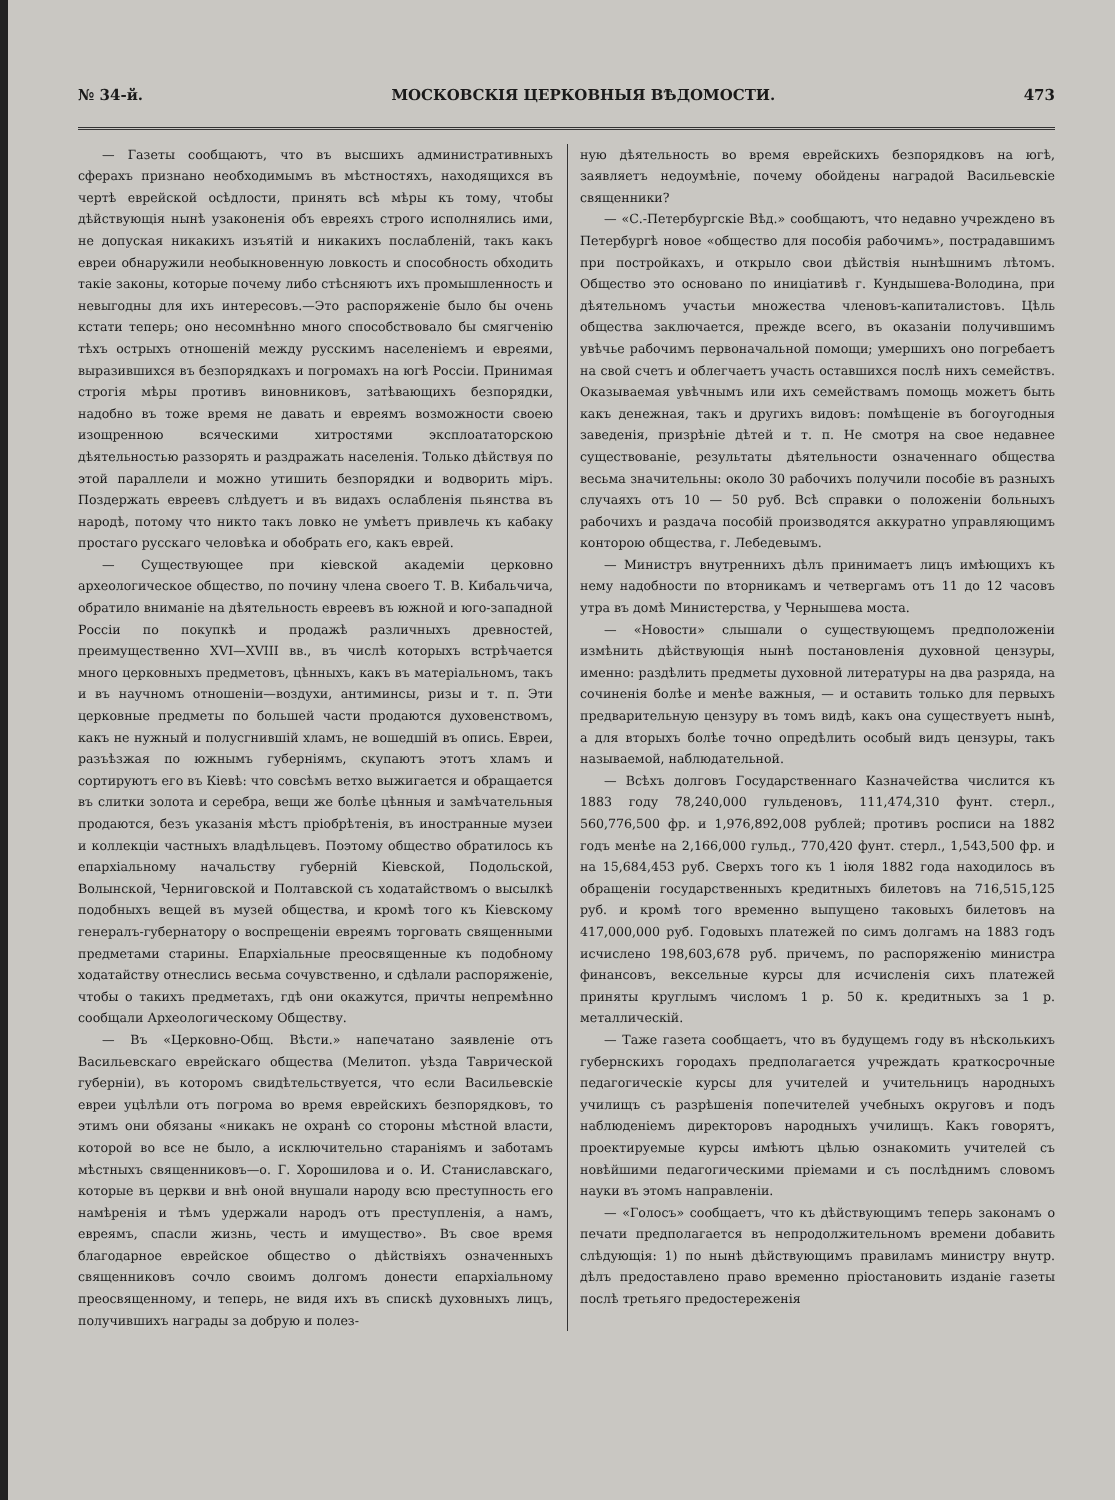№ 34-й. МОСКОВСКІЯ ЦЕРКОВНЫЯ ВѢДОМОСТИ. 473
— Газеты сообщаютъ, что въ высшихъ административныхъ сферахъ признано необходимымъ въ мѣстностяхъ, находящихся въ чертѣ еврейской осѣдлости, принять всѣ мѣры къ тому, чтобы дѣйствующія нынѣ узаконенія объ евреяхъ строго исполнялись ими, не допуская никакихъ изъятій и никакихъ послабленій, такъ какъ евреи обнаружили необыкновенную ловкость и способность обходить такіе законы, которые почему либо стѣсняютъ ихъ промышленность и невыгодны для ихъ интересовъ.—Это распоряженіе было бы очень кстати теперь; оно несомнѣнно много способствовало бы смягченію тѣхъ острыхъ отношеній между русскимъ населеніемъ и евреями, выразившихся въ безпорядкахъ и погромахъ на югѣ Россіи. Принимая строгія мѣры противъ виновниковъ, затѣвающихъ безпорядки, надобно въ тоже время не давать и евреямъ возможности своею изощренною всяческими хитростями эксплоататорскою дѣятельностью раззорять и раздражать населенія. Только дѣйствуя по этой параллели и можно утишить безпорядки и водворить міръ. Поздержать евреевъ слѣдуетъ и въ видахъ ослабленія пьянства въ народѣ, потому что никто такъ ловко не умѣетъ привлечь къ кабаку простаго русскаго человѣка и обобрать его, какъ еврей.
— Существующее при кіевской академіи церковно археологическое общество, по почину члена своего Т. В. Кибальчича, обратило вниманіе на дѣятельность евреевъ въ южной и юго-западной Россіи по покупкѣ и продажѣ различныхъ древностей, преимущественно XVI—XVIII вв., въ числѣ которыхъ встрѣчается много церковныхъ предметовъ, цѣнныхъ, какъ въ матеріальномъ, такъ и въ научномъ отношеніи—воздухи, антиминсы, ризы и т. п. Эти церковные предметы по большей части продаются духовенствомъ, какъ не нужный и полусгнившій хламъ, не вошедшій въ опись. Евреи, разъѣзжая по южнымъ губерніямъ, скупаютъ этотъ хламъ и сортируютъ его въ Кіевѣ: что совсѣмъ ветхо выжигается и обращается въ слитки золота и серебра, вещи же болѣе цѣнныя и замѣчательныя продаются, безъ указанія мѣстъ пріобрѣтенія, въ иностранные музеи и коллекціи частныхъ владѣльцевъ. Поэтому общество обратилось къ епархіальному начальству губерній Кіевской, Подольской, Волынской, Черниговской и Полтавской съ ходатайствомъ о высылкѣ подобныхъ вещей въ музей общества, и кромѣ того къ Кіевскому генералъ-губернатору о воспрещеніи евреямъ торговать священными предметами старины. Епархіальные преосвященные къ подобному ходатайству отнеслись весьма сочувственно, и сдѣлали распоряженіе, чтобы о такихъ предметахъ, гдѣ они окажутся, причты непремѣнно сообщали Археологическому Обществу.
— Въ «Церковно-Общ. Вѣсти.» напечатано заявленіе отъ Васильевскаго еврейскаго общества (Мелитоп. уѣзда Таврической губерніи), въ которомъ свидѣтельствуется, что если Васильевскіе евреи уцѣлѣли отъ погрома во время еврейскихъ безпорядковъ, то этимъ они обязаны «никакъ не охранѣ со стороны мѣстной власти, которой во все не было, а исключительно стараніямъ и заботамъ мѣстныхъ священниковъ—о. Г. Хорошилова и о. И. Станиславскаго, которые въ церкви и внѣ оной внушали народу всю преступность его намѣренія и тѣмъ удержали народъ отъ преступленія, а намъ, евреямъ, спасли жизнь, честь и имущество». Въ свое время благодарное еврейское общество о дѣйствіяхъ означенныхъ священниковъ сочло своимъ долгомъ донести епархіальному преосвященному, и теперь, не видя ихъ въ спискѣ духовныхъ лицъ, получившихъ награды за добрую и полез-
ную дѣятельность во время еврейскихъ безпорядковъ на югѣ, заявляетъ недоумѣніе, почему обойдены наградой Васильевскіе священники?
— «С.-Петербургскіе Вѣд.» сообщаютъ, что недавно учреждено въ Петербургѣ новое «общество для пособія рабочимъ», пострадавшимъ при постройкахъ, и открыло свои дѣйствія нынѣшнимъ лѣтомъ. Общество это основано по иниціативѣ г. Кундышева-Володина, при дѣятельномъ участьи множества членовъ-капиталистовъ. Цѣль общества заключается, прежде всего, въ оказаніи получившимъ увѣчье рабочимъ первоначальной помощи; умершихъ оно погребаетъ на свой счетъ и облегчаетъ участь оставшихся послѣ нихъ семействъ. Оказываемая увѣчнымъ или ихъ семействамъ помощь можетъ быть какъ денежная, такъ и другихъ видовъ: помѣщеніе въ богоугодныя заведенія, призрѣніе дѣтей и т. п. Не смотря на свое недавнее существованіе, результаты дѣятельности означеннаго общества весьма значительны: около 30 рабочихъ получили пособіе въ разныхъ случаяхъ отъ 10 — 50 руб. Всѣ справки о положеніи больныхъ рабочихъ и раздача пособій производятся аккуратно управляющимъ конторою общества, г. Лебедевымъ.
— Министръ внутреннихъ дѣлъ принимаетъ лицъ имѣющихъ къ нему надобности по вторникамъ и четвергамъ отъ 11 до 12 часовъ утра въ домѣ Министерства, у Чернышева моста.
— «Новости» слышали о существующемъ предположеніи измѣнить дѣйствующія нынѣ постановленія духовной цензуры, именно: раздѣлить предметы духовной литературы на два разряда, на сочиненія болѣе и менѣе важныя, — и оставить только для первыхъ предварительную цензуру въ томъ видѣ, какъ она существуетъ нынѣ, а для вторыхъ болѣе точно опредѣлить особый видъ цензуры, такъ называемой, наблюдательной.
— Всѣхъ долговъ Государственнаго Казначейства числится къ 1883 году 78,240,000 гульденовъ, 111,474,310 фунт. стерл., 560,776,500 фр. и 1,976,892,008 рублей; противъ росписи на 1882 годъ менѣе на 2,166,000 гульд., 770,420 фунт. стерл., 1,543,500 фр. и на 15,684,453 руб. Сверхъ того къ 1 іюля 1882 года находилось въ обращеніи государственныхъ кредитныхъ билетовъ на 716,515,125 руб. и кромѣ того временно выпущено таковыхъ билетовъ на 417,000,000 руб. Годовыхъ платежей по симъ долгамъ на 1883 годъ исчислено 198,603,678 руб. причемъ, по распоряженію министра финансовъ, вексельные курсы для исчисленія сихъ платежей приняты круглымъ числомъ 1 р. 50 к. кредитныхъ за 1 р. металлическій.
— Таже газета сообщаетъ, что въ будущемъ году въ нѣсколькихъ губернскихъ городахъ предполагается учреждать краткосрочные педагогическіе курсы для учителей и учительницъ народныхъ училищъ съ разрѣшенія попечителей учебныхъ округовъ и подъ наблюденіемъ директоровъ народныхъ училищъ. Какъ говорятъ, проектируемые курсы имѣютъ цѣлью ознакомить учителей съ новѣйшими педагогическими пріемами и съ послѣднимъ словомъ науки въ этомъ направленіи.
— «Голосъ» сообщаетъ, что къ дѣйствующимъ теперь законамъ о печати предполагается въ непродолжительномъ времени добавить слѣдующія: 1) по нынѣ дѣйствующимъ правиламъ министру внутр. дѣлъ предоставлено право временно пріостановить изданіе газеты послѣ третьяго предостереженія